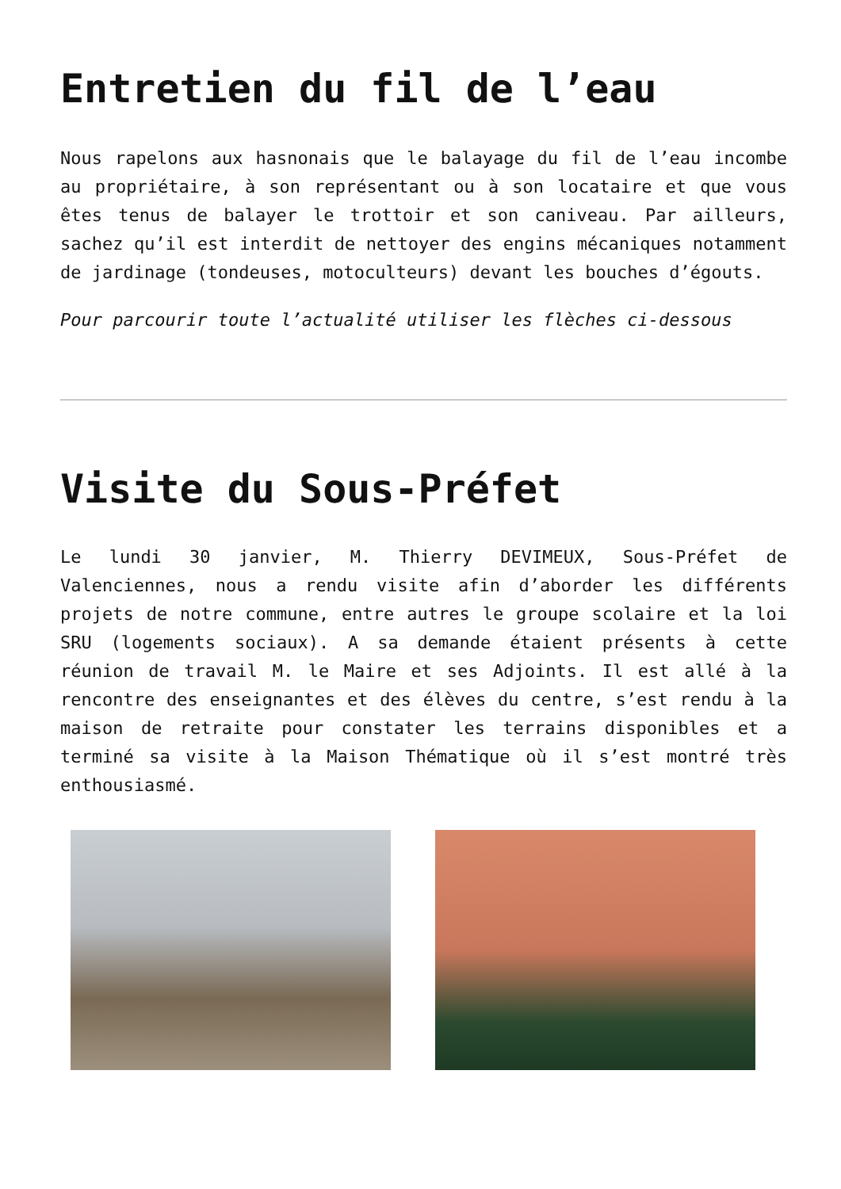Entretien du fil de l’eau
Nous rapelons aux hasnonais que le balayage du fil de l’eau incombe au propriétaire, à son représentant ou à son locataire et que vous êtes tenus de balayer le trottoir et son caniveau. Par ailleurs, sachez qu’il est interdit de nettoyer des engins mécaniques notamment de jardinage (tondeuses, motoculteurs) devant les bouches d’égouts.
Pour parcourir toute l’actualité utiliser les flèches ci-dessous
Visite du Sous-Préfet
Le lundi 30 janvier, M. Thierry DEVIMEUX, Sous-Préfet de Valenciennes, nous a rendu visite afin d’aborder les différents projets de notre commune, entre autres le groupe scolaire et la loi SRU (logements sociaux). A sa demande étaient présents à cette réunion de travail M. le Maire et ses Adjoints. Il est allé à la rencontre des enseignantes et des élèves du centre, s’est rendu à la maison de retraite pour constater les terrains disponibles et a terminé sa visite à la Maison Thématique où il s’est montré très enthousiasmé.